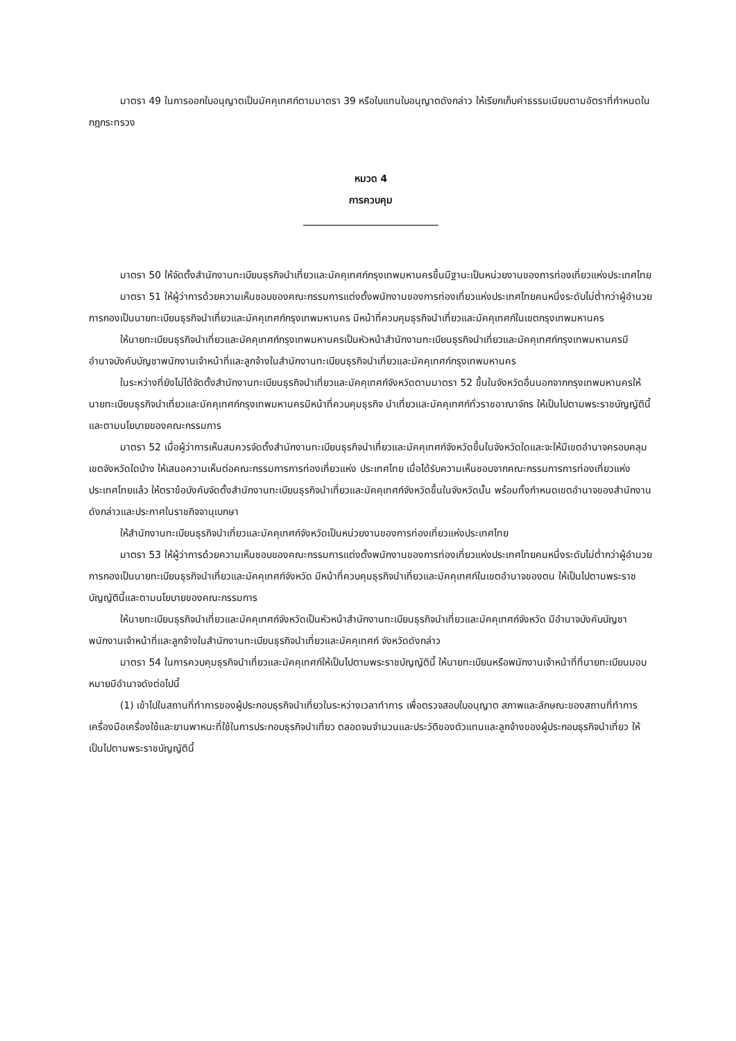มาตรา 49 ในการออกใบอนุญาตเป็นมัคคุเทศก์ตามมาตรา 39 หรือใบแทนใบอนุญาตดังกล่าว ให้เรียกเก็บค่าธรรมเนียมตามอัตราที่กำหนดในกฎกระทรวง
หมวด 4
การควบคุม
มาตรา 50 ให้จัดตั้งสำนักงานทะเบียนธุรกิจนำเที่ยวและมัคคุเทศก์กรุงเทพมหานครขึ้นมีฐานะเป็นหน่วยงานของการท่องเที่ยวแห่งประเทศไทย
มาตรา 51 ให้ผู้ว่าการด้วยความเห็นชอบของคณะกรรมการแต่งตั้งพนักงานของการท่องเที่ยวแห่งประเทศไทยคนหนึ่งระดับไม่ต่ำกว่าผู้อำนวยการกองเป็นนายทะเบียนธุรกิจนำเที่ยวและมัคคุเทศก์กรุงเทพมหานคร มีหน้าที่ควบคุมธุรกิจนำเที่ยวและมัคคุเทศก์ในเขตกรุงเทพมหานคร
ให้นายทะเบียนธุรกิจนำเที่ยวและมัคคุเทศก์กรุงเทพมหานครเป็นหัวหน้าสำนักงานทะเบียนธุรกิจนำเที่ยวและมัคคุเทศก์กรุงเทพมหานครมีอำนาจบังคับบัญชาพนักงานเจ้าหน้าที่และลูกจ้างในสำนักงานทะเบียนธุรกิจนำเที่ยวและมัคคุเทศก์กรุงเทพมหานคร
ในระหว่างที่ยังไม่ได้จัดตั้งสำนักงานทะเบียนธุรกิจนำเที่ยวและมัคคุเทศก์จังหวัดตามมาตรา 52 ขึ้นในจังหวัดอื่นนอกจากกรุงเทพมหานครให้นายทะเบียนธุรกิจนำเที่ยวและมัคคุเทศก์กรุงเทพมหานครมีหน้าที่ควบคุมธุรกิจ นำเที่ยวและมัคคุเทศก์ทั่วราชอาณาจักร ให้เป็นไปตามพระราชบัญญัตินี้และตามนโยบายของคณะกรรมการ
มาตรา 52 เมื่อผู้ว่าการเห็นสมควรจัดตั้งสำนักงานทะเบียนธุรกิจนำเที่ยวและมัคคุเทศก์จังหวัดขึ้นในจังหวัดใดและจะให้มีเขตอำนาจครอบคลุมเขตจังหวัดใดบ้าง ให้เสนอความเห็นต่อคณะกรรมการการท่องเที่ยวแห่ง ประเทศไทย เมื่อได้รับความเห็นชอบจากคณะกรรมการการท่องเที่ยวแห่งประเทศไทยแล้ว ให้ตราข้อบังคับจัดตั้งสำนักงานทะเบียนธุรกิจนำเที่ยวและมัคคุเทศก์จังหวัดขึ้นในจังหวัดนั้น พร้อมทั้งกำหนดเขตอำนาจของสำนักงาน ดังกล่าวและประกาศในราชกิจจานุเบกษา
ให้สำนักงานทะเบียนธุรกิจนำเที่ยวและมัคคุเทศก์จังหวัดเป็นหน่วยงานของการท่องเที่ยวแห่งประเทศไทย
มาตรา 53 ให้ผู้ว่าการด้วยความเห็นชอบของคณะกรรมการแต่งตั้งพนักงานของการท่องเที่ยวแห่งประเทศไทยคนหนึ่งระดับไม่ต่ำกว่าผู้อำนวยการกองเป็นนายทะเบียนธุรกิจนำเที่ยวและมัคคุเทศก์จังหวัด มีหน้าที่ควบคุมธุรกิจนำเที่ยวและมัคคุเทศก์ในเขตอำนาจของตน ให้เป็นไปตามพระราชบัญญัตินี้และตามนโยบายของคณะกรรมการ
ให้นายทะเบียนธุรกิจนำเที่ยวและมัคคุเทศก์จังหวัดเป็นหัวหน้าสำนักงานทะเบียนธุรกิจนำเที่ยวและมัคคุเทศก์จังหวัด มีอำนาจบังคับบัญชาพนักงานเจ้าหน้าที่และลูกจ้างในสำนักงานทะเบียนธุรกิจนำเที่ยวและมัคคุเทศก์ จังหวัดดังกล่าว
มาตรา 54 ในการควบคุมธุรกิจนำเที่ยวและมัคคุเทศก์ให้เป็นไปตามพระราชบัญญัตินี้ ให้นายทะเบียนหรือพนักงานเจ้าหน้าที่ที่นายทะเบียนมอบหมายมีอำนาจดังต่อไปนี้
(1) เข้าไปในสถานที่ทำการของผู้ประกอบธุรกิจนำเที่ยวในระหว่างเวลาทำการ เพื่อตรวจสอบใบอนุญาต สภาพและลักษณะของสถานที่ทำการเครื่องมือเครื่องใช้และยานพาหนะที่ใช้ในการประกอบธุรกิจนำเที่ยว ตลอดจนจำนวนและประวัติของตัวแทนและลูกจ้างของผู้ประกอบธุรกิจนำเที่ยว ให้เป็นไปตามพระราชบัญญัตินี้